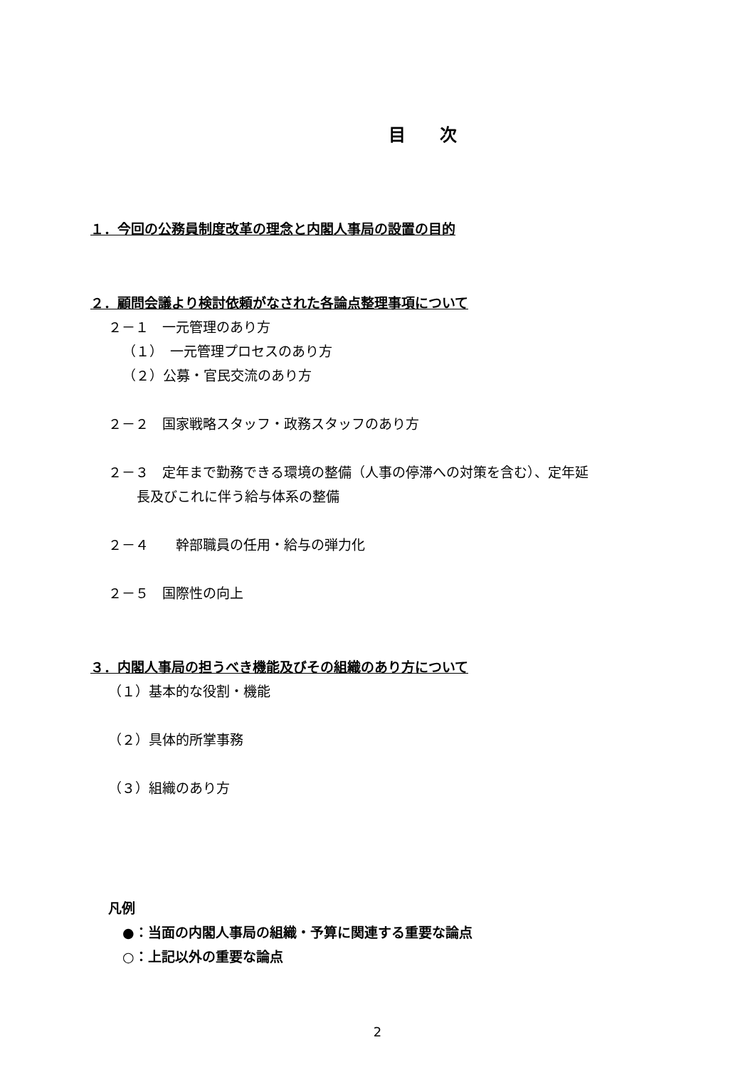目　　次
１．今回の公務員制度改革の理念と内閣人事局の設置の目的
２．顧問会議より検討依頼がなされた各論点整理事項について
２－１　一元管理のあり方
（１）　一元管理プロセスのあり方
（２）公募・官民交流のあり方
２－２　国家戦略スタッフ・政務スタッフのあり方
２－３　定年まで勤務できる環境の整備（人事の停滞への対策を含む）、定年延
長及びこれに伴う給与体系の整備
２－４　　幹部職員の任用・給与の弾力化
２－５　国際性の向上
３．内閣人事局の担うべき機能及びその組織のあり方について
（１）基本的な役割・機能
（２）具体的所掌事務
（３）組織のあり方
凡例
●：当面の内閣人事局の組織・予算に関連する重要な論点
○：上記以外の重要な論点
2